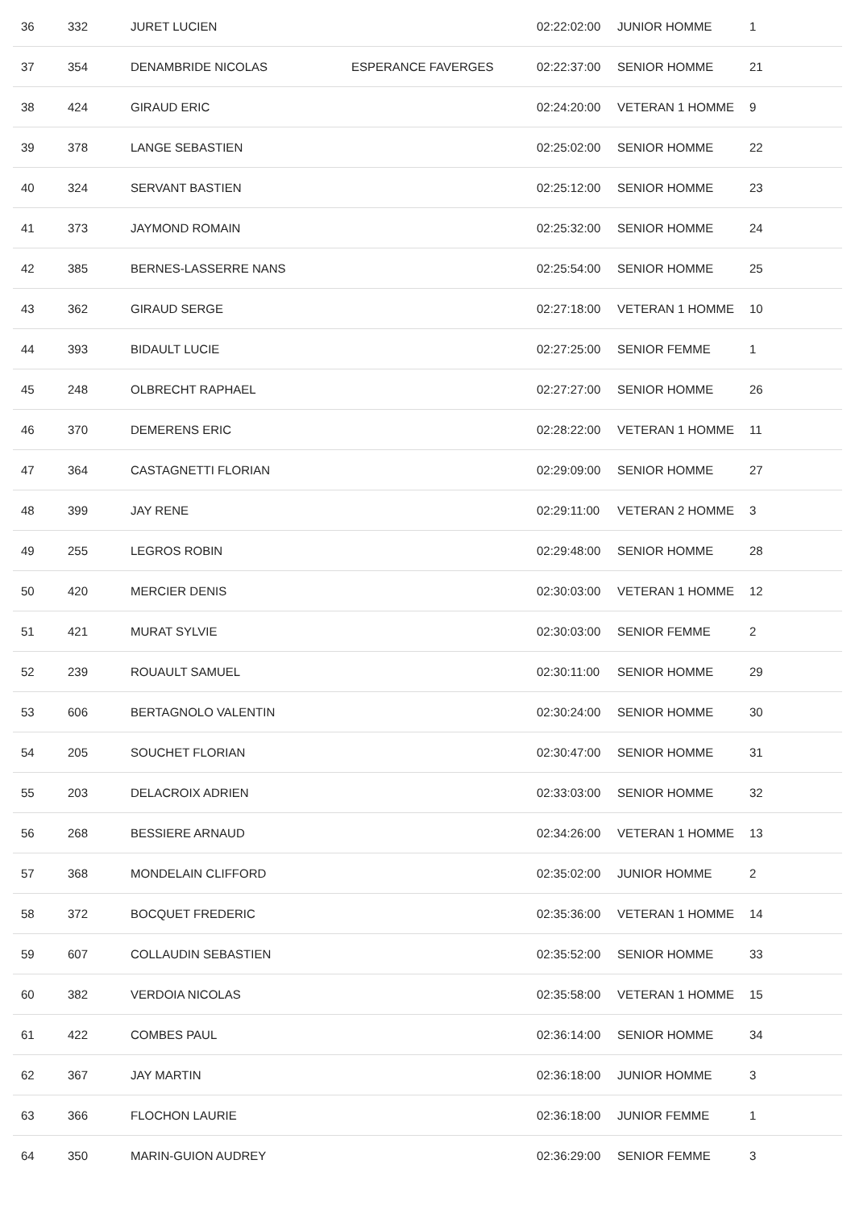| 36 | 332 | JURET LUCIEN | | 02:22:02:00 | JUNIOR HOMME | 1 |
| 37 | 354 | DENAMBRIDE NICOLAS | ESPERANCE FAVERGES | 02:22:37:00 | SENIOR HOMME | 21 |
| 38 | 424 | GIRAUD ERIC | | 02:24:20:00 | VETERAN 1 HOMME | 9 |
| 39 | 378 | LANGE SEBASTIEN | | 02:25:02:00 | SENIOR HOMME | 22 |
| 40 | 324 | SERVANT BASTIEN | | 02:25:12:00 | SENIOR HOMME | 23 |
| 41 | 373 | JAYMOND ROMAIN | | 02:25:32:00 | SENIOR HOMME | 24 |
| 42 | 385 | BERNES-LASSERRE NANS | | 02:25:54:00 | SENIOR HOMME | 25 |
| 43 | 362 | GIRAUD SERGE | | 02:27:18:00 | VETERAN 1 HOMME | 10 |
| 44 | 393 | BIDAULT LUCIE | | 02:27:25:00 | SENIOR FEMME | 1 |
| 45 | 248 | OLBRECHT RAPHAEL | | 02:27:27:00 | SENIOR HOMME | 26 |
| 46 | 370 | DEMERENS ERIC | | 02:28:22:00 | VETERAN 1 HOMME | 11 |
| 47 | 364 | CASTAGNETTI FLORIAN | | 02:29:09:00 | SENIOR HOMME | 27 |
| 48 | 399 | JAY RENE | | 02:29:11:00 | VETERAN 2 HOMME | 3 |
| 49 | 255 | LEGROS ROBIN | | 02:29:48:00 | SENIOR HOMME | 28 |
| 50 | 420 | MERCIER DENIS | | 02:30:03:00 | VETERAN 1 HOMME | 12 |
| 51 | 421 | MURAT SYLVIE | | 02:30:03:00 | SENIOR FEMME | 2 |
| 52 | 239 | ROUAULT SAMUEL | | 02:30:11:00 | SENIOR HOMME | 29 |
| 53 | 606 | BERTAGNOLO VALENTIN | | 02:30:24:00 | SENIOR HOMME | 30 |
| 54 | 205 | SOUCHET FLORIAN | | 02:30:47:00 | SENIOR HOMME | 31 |
| 55 | 203 | DELACROIX ADRIEN | | 02:33:03:00 | SENIOR HOMME | 32 |
| 56 | 268 | BESSIERE ARNAUD | | 02:34:26:00 | VETERAN 1 HOMME | 13 |
| 57 | 368 | MONDELAIN CLIFFORD | | 02:35:02:00 | JUNIOR HOMME | 2 |
| 58 | 372 | BOCQUET FREDERIC | | 02:35:36:00 | VETERAN 1 HOMME | 14 |
| 59 | 607 | COLLAUDIN SEBASTIEN | | 02:35:52:00 | SENIOR HOMME | 33 |
| 60 | 382 | VERDOIA NICOLAS | | 02:35:58:00 | VETERAN 1 HOMME | 15 |
| 61 | 422 | COMBES PAUL | | 02:36:14:00 | SENIOR HOMME | 34 |
| 62 | 367 | JAY MARTIN | | 02:36:18:00 | JUNIOR HOMME | 3 |
| 63 | 366 | FLOCHON LAURIE | | 02:36:18:00 | JUNIOR FEMME | 1 |
| 64 | 350 | MARIN-GUION AUDREY | | 02:36:29:00 | SENIOR FEMME | 3 |